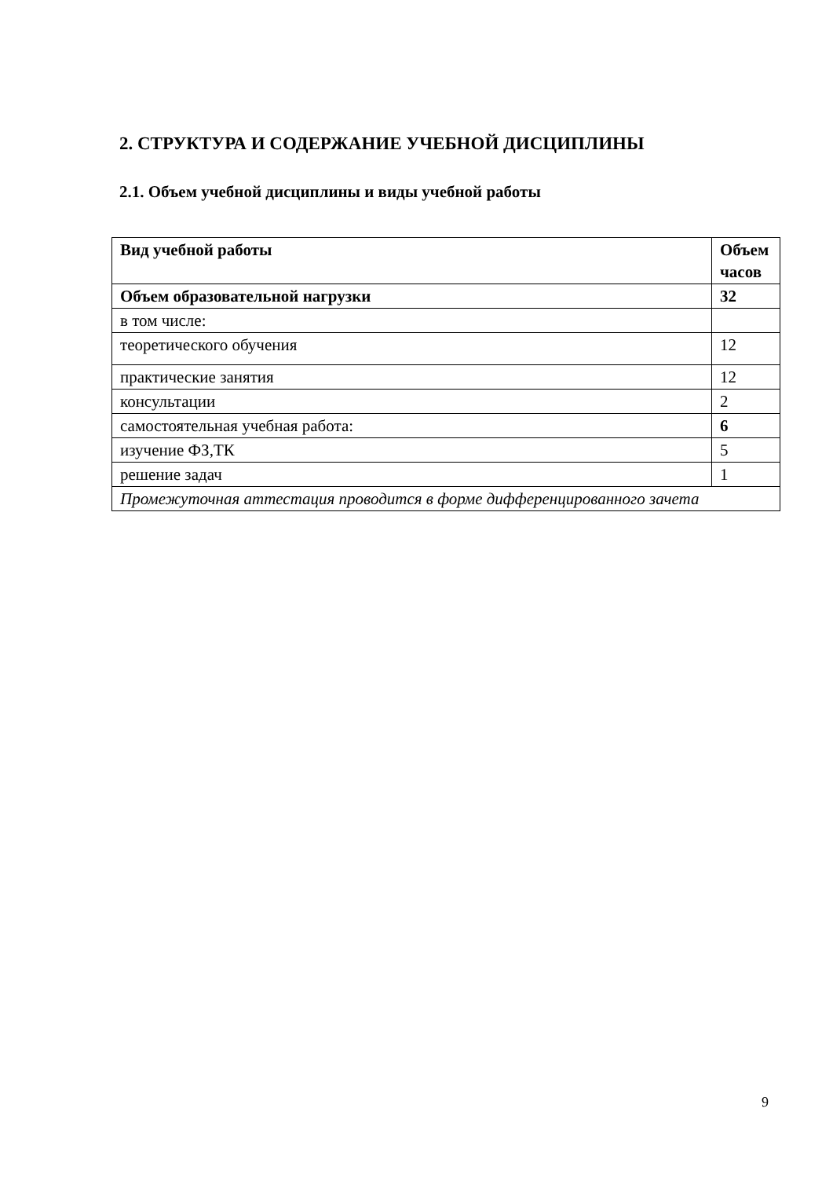2. СТРУКТУРА И СОДЕРЖАНИЕ УЧЕБНОЙ ДИСЦИПЛИНЫ
2.1. Объем учебной дисциплины и виды учебной работы
| Вид учебной работы | Объем часов |
| --- | --- |
| Объем образовательной нагрузки | 32 |
| в том числе: | |
| теоретического обучения | 12 |
| практические занятия | 12 |
| консультации | 2 |
| самостоятельная учебная работа: | 6 |
| изучение ФЗ,ТК | 5 |
| решение задач | 1 |
| Промежуточная аттестация проводится в форме дифференцированного зачета | |
9